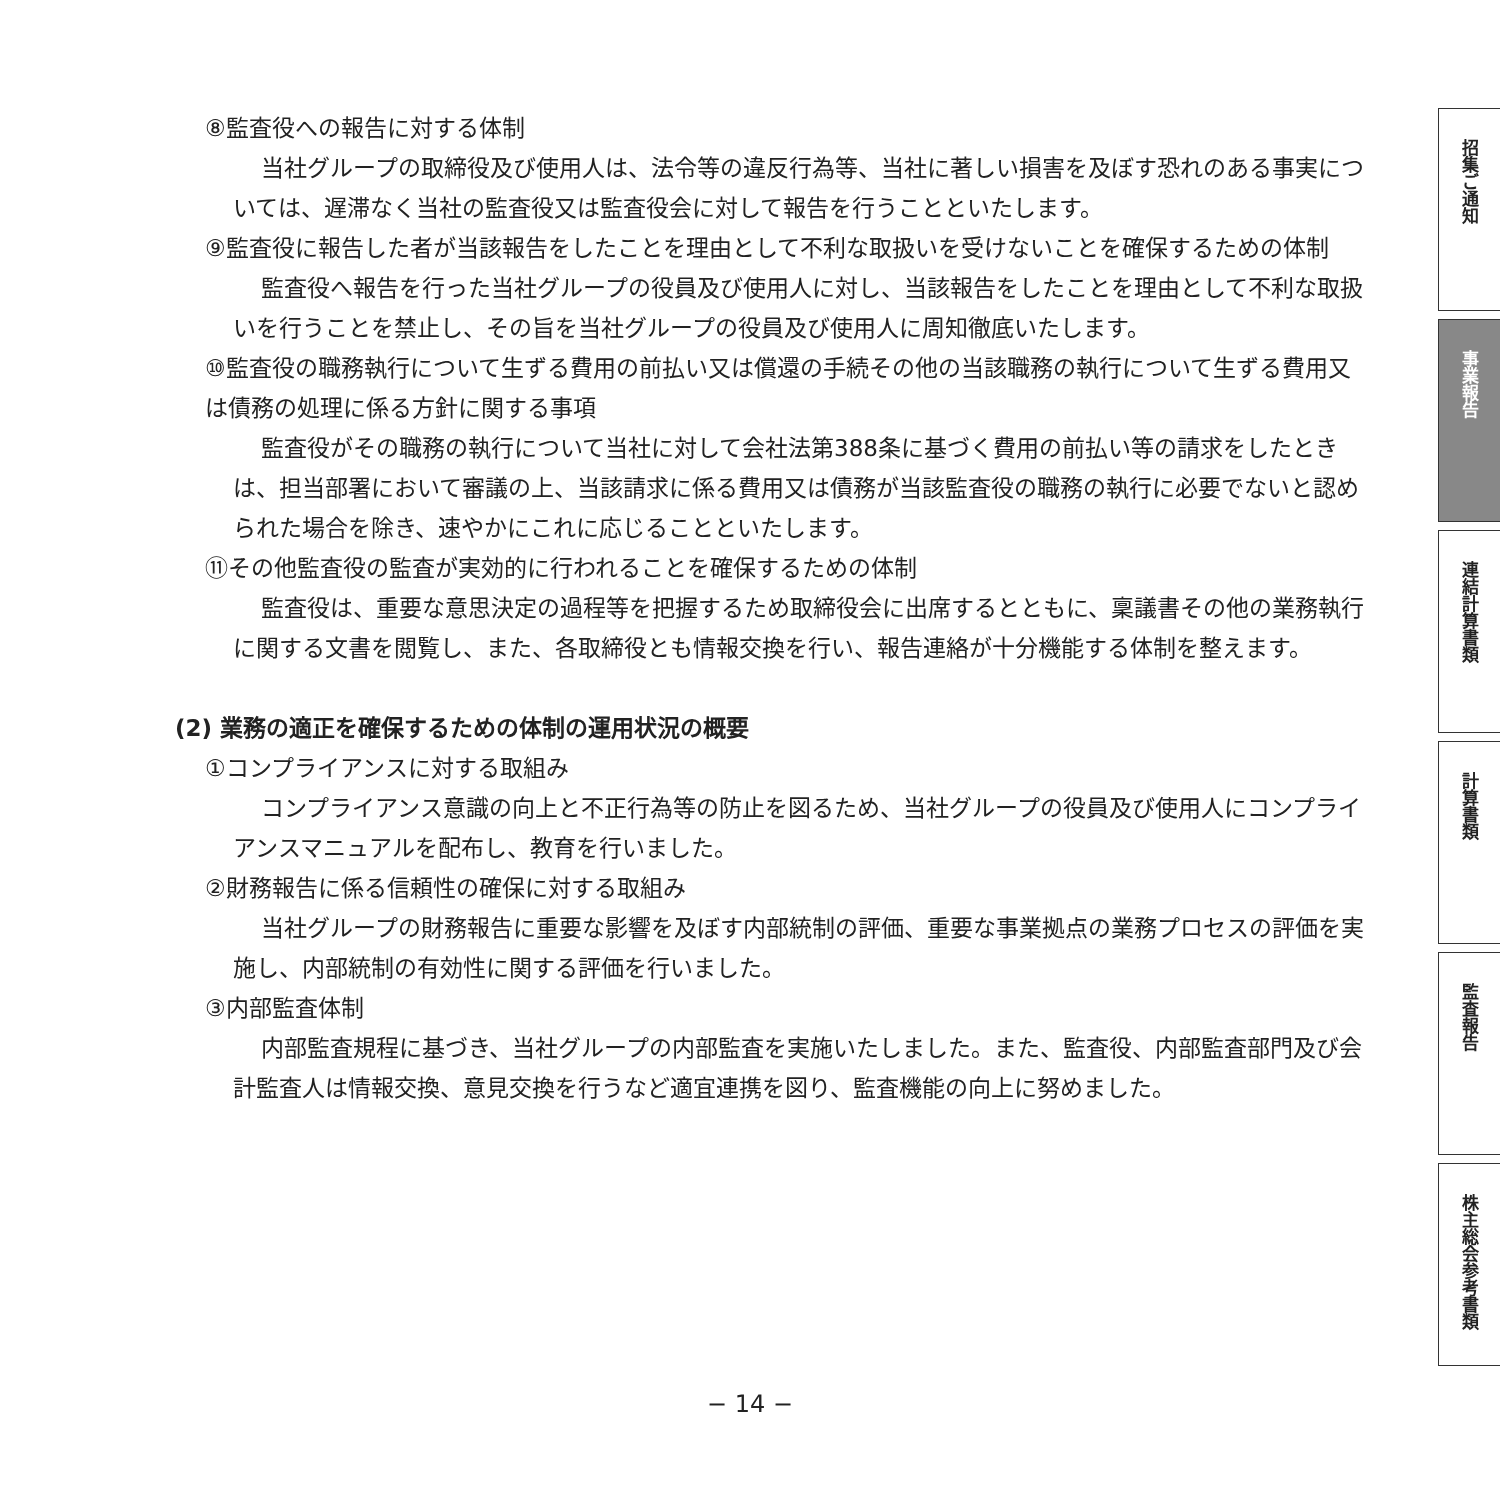⑧監査役への報告に対する体制
当社グループの取締役及び使用人は、法令等の違反行為等、当社に著しい損害を及ぼす恐れのある事実については、遅滞なく当社の監査役又は監査役会に対して報告を行うことといたします。
⑨監査役に報告した者が当該報告をしたことを理由として不利な取扱いを受けないことを確保するための体制
監査役へ報告を行った当社グループの役員及び使用人に対し、当該報告をしたことを理由として不利な取扱いを行うことを禁止し、その旨を当社グループの役員及び使用人に周知徹底いたします。
⑩監査役の職務執行について生ずる費用の前払い又は償還の手続その他の当該職務の執行について生ずる費用又は債務の処理に係る方針に関する事項
監査役がその職務の執行について当社に対して会社法第388条に基づく費用の前払い等の請求をしたときは、担当部署において審議の上、当該請求に係る費用又は債務が当該監査役の職務の執行に必要でないと認められた場合を除き、速やかにこれに応じることといたします。
⑪その他監査役の監査が実効的に行われることを確保するための体制
監査役は、重要な意思決定の過程等を把握するため取締役会に出席するとともに、稟議書その他の業務執行に関する文書を閲覧し、また、各取締役とも情報交換を行い、報告連絡が十分機能する体制を整えます。
(2) 業務の適正を確保するための体制の運用状況の概要
①コンプライアンスに対する取組み
コンプライアンス意識の向上と不正行為等の防止を図るため、当社グループの役員及び使用人にコンプライアンスマニュアルを配布し、教育を行いました。
②財務報告に係る信頼性の確保に対する取組み
当社グループの財務報告に重要な影響を及ぼす内部統制の評価、重要な事業拠点の業務プロセスの評価を実施し、内部統制の有効性に関する評価を行いました。
③内部監査体制
内部監査規程に基づき、当社グループの内部監査を実施いたしました。また、監査役、内部監査部門及び会計監査人は情報交換、意見交換を行うなど適宜連携を図り、監査機能の向上に努めました。
招集ご通知
事業報告
連結計算書類
計算書類
監査報告
株主総会参考書類
− 14 −